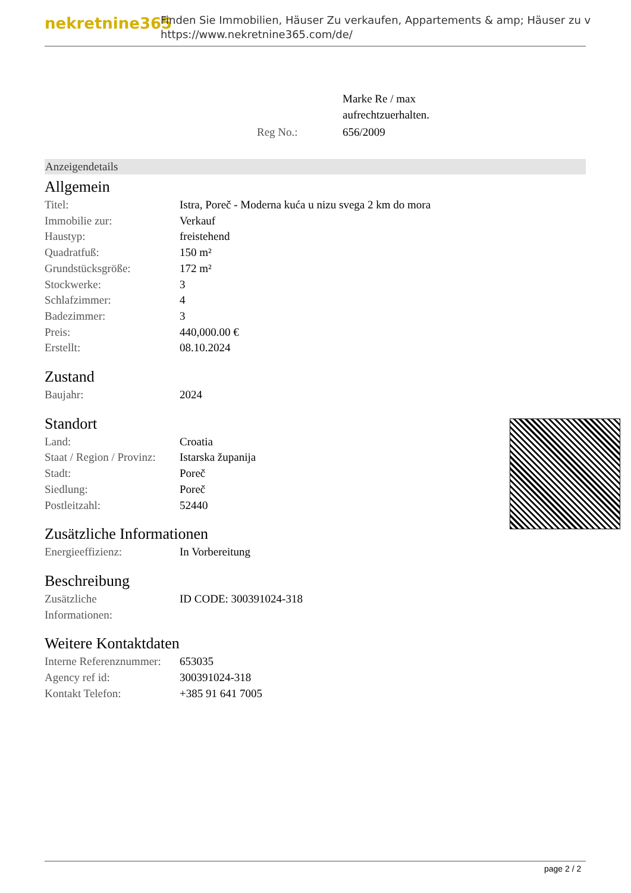nekretnine365
Finden Sie Immobilien, Häuser Zu verkaufen, Appartements & amp; Häuser zu v
https://www.nekretnine365.com/de/
| | Marke Re / max aufrechtzuerhalten. |
| Reg No.: | 656/2009 |
Anzeigendetails
Allgemein
| Titel: | Istra, Poreč - Moderna kuća u nizu svega 2 km do mora |
| Immobilie zur: | Verkauf |
| Haustyp: | freistehend |
| Quadratfuß: | 150 m² |
| Grundstücksgröße: | 172 m² |
| Stockwerke: | 3 |
| Schlafzimmer: | 4 |
| Badezimmer: | 3 |
| Preis: | 440,000.00 € |
| Erstellt: | 08.10.2024 |
Zustand
| Baujahr: | 2024 |
Standort
| Land: | Croatia |
| Staat / Region / Provinz: | Istarska županija |
| Stadt: | Poreč |
| Siedlung: | Poreč |
| Postleitzahl: | 52440 |
Zusätzliche Informationen
| Energieeffizienz: | In Vorbereitung |
Beschreibung
| Zusätzliche Informationen: | ID CODE: 300391024-318 |
Weitere Kontaktdaten
| Interne Referenznummer: | 653035 |
| Agency ref id: | 300391024-318 |
| Kontakt Telefon: | +385 91 641 7005 |
page 2 / 2